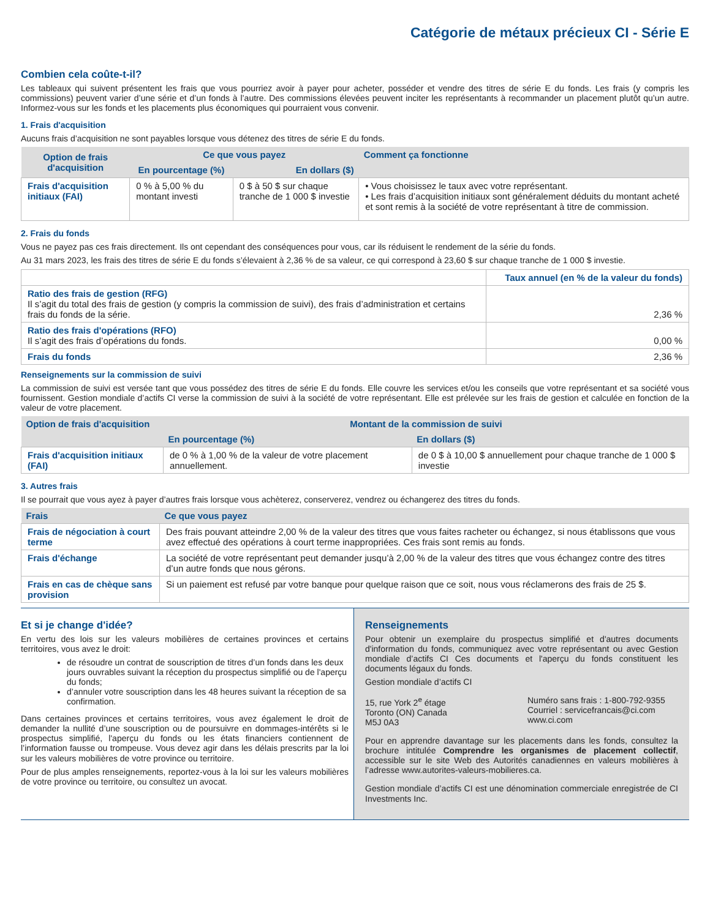Catégorie de métaux précieux CI - Série E
Combien cela coûte-t-il?
Les tableaux qui suivent présentent les frais que vous pourriez avoir à payer pour acheter, posséder et vendre des titres de série E du fonds. Les frais (y compris les commissions) peuvent varier d’une série et d’un fonds à l’autre. Des commissions élevées peuvent inciter les représentants à recommander un placement plutôt qu’un autre. Informez-vous sur les fonds et les placements plus économiques qui pourraient vous convenir.
1. Frais d'acquisition
Aucuns frais d’acquisition ne sont payables lorsque vous détenez des titres de série E du fonds.
| Option de frais d'acquisition | Ce que vous payez | | Comment ça fonctionne |
| --- | --- | --- | --- |
| | En pourcentage (%) | En dollars ($) | |
| Frais d'acquisition initiaux (FAI) | 0 % à 5,00 % du montant investi | 0 $ à 50 $ sur chaque tranche de 1 000 $ investie | • Vous choisissez le taux avec votre représentant. • Les frais d’acquisition initiaux sont généralement déduits du montant acheté et sont remis à la société de votre représentant à titre de commission. |
2. Frais du fonds
Vous ne payez pas ces frais directement. Ils ont cependant des conséquences pour vous, car ils réduisent le rendement de la série du fonds.
Au 31 mars 2023, les frais des titres de série E du fonds s’élevaient à 2,36 % de sa valeur, ce qui correspond à 23,60 $ sur chaque tranche de 1 000 $ investie.
| | Taux annuel (en % de la valeur du fonds) |
| Ratio des frais de gestion (RFG) Il s’agit du total des frais de gestion (y compris la commission de suivi), des frais d’administration et certains frais du fonds de la série. | 2,36 % |
| Ratio des frais d'opérations (RFO) Il s’agit des frais d’opérations du fonds. | 0,00 % |
| Frais du fonds | 2,36 % |
Renseignements sur la commission de suivi
La commission de suivi est versée tant que vous possédez des titres de série E du fonds. Elle couvre les services et/ou les conseils que votre représentant et sa société vous fournissent. Gestion mondiale d’actifs CI verse la commission de suivi à la société de votre représentant. Elle est prélevée sur les frais de gestion et calculée en fonction de la valeur de votre placement.
| Option de frais d'acquisition | Montant de la commission de suivi | |
| --- | --- | --- |
| | En pourcentage (%) | En dollars ($) |
| Frais d'acquisition initiaux (FAI) | de 0 % à 1,00 % de la valeur de votre placement annuellement. | de 0 $ à 10,00 $ annuellement pour chaque tranche de 1 000 $ investie |
3. Autres frais
Il se pourrait que vous ayez à payer d’autres frais lorsque vous achèterez, conserverez, vendrez ou échangerez des titres du fonds.
| Frais | Ce que vous payez |
| --- | --- |
| Frais de négociation à court terme | Des frais pouvant atteindre 2,00 % de la valeur des titres que vous faites racheter ou échangez, si nous établissons que vous avez effectué des opérations à court terme inappropriées. Ces frais sont remis au fonds. |
| Frais d'échange | La société de votre représentant peut demander jusqu’à 2,00 % de la valeur des titres que vous échangez contre des titres d’un autre fonds que nous gérons. |
| Frais en cas de chèque sans provision | Si un paiement est refusé par votre banque pour quelque raison que ce soit, nous vous réclamerons des frais de 25 $. |
Et si je change d'idée?
En vertu des lois sur les valeurs mobilières de certaines provinces et certains territoires, vous avez le droit:
de résoudre un contrat de souscription de titres d’un fonds dans les deux jours ouvrables suivant la réception du prospectus simplifié ou de l'aperçu du fonds;
d’annuler votre souscription dans les 48 heures suivant la réception de sa confirmation.
Dans certaines provinces et certains territoires, vous avez également le droit de demander la nullité d’une souscription ou de poursuivre en dommages-intérêts si le prospectus simplifié, l'aperçu du fonds ou les états financiers contiennent de l’information fausse ou trompeuse. Vous devez agir dans les délais prescrits par la loi sur les valeurs mobilières de votre province ou territoire.
Pour de plus amples renseignements, reportez-vous à la loi sur les valeurs mobilières de votre province ou territoire, ou consultez un avocat.
Renseignements
Pour obtenir un exemplaire du prospectus simplifié et d'autres documents d'information du fonds, communiquez avec votre représentant ou avec Gestion mondiale d’actifs CI Ces documents et l'aperçu du fonds constituent les documents légaux du fonds.
Gestion mondiale d’actifs CI
15, rue York 2<sup>e</sup> étage
Toronto (ON) Canada
M5J 0A3
Numéro sans frais : 1-800-792-9355
Courriel : servicefrancais@ci.com
www.ci.com
Pour en apprendre davantage sur les placements dans les fonds, consultez la brochure intitulée Comprendre les organismes de placement collectif, accessible sur le site Web des Autorités canadiennes en valeurs mobilières à l’adresse www.autorites-valeurs-mobilieres.ca.
Gestion mondiale d’actifs CI est une dénomination commerciale enregistrée de CI Investments Inc.